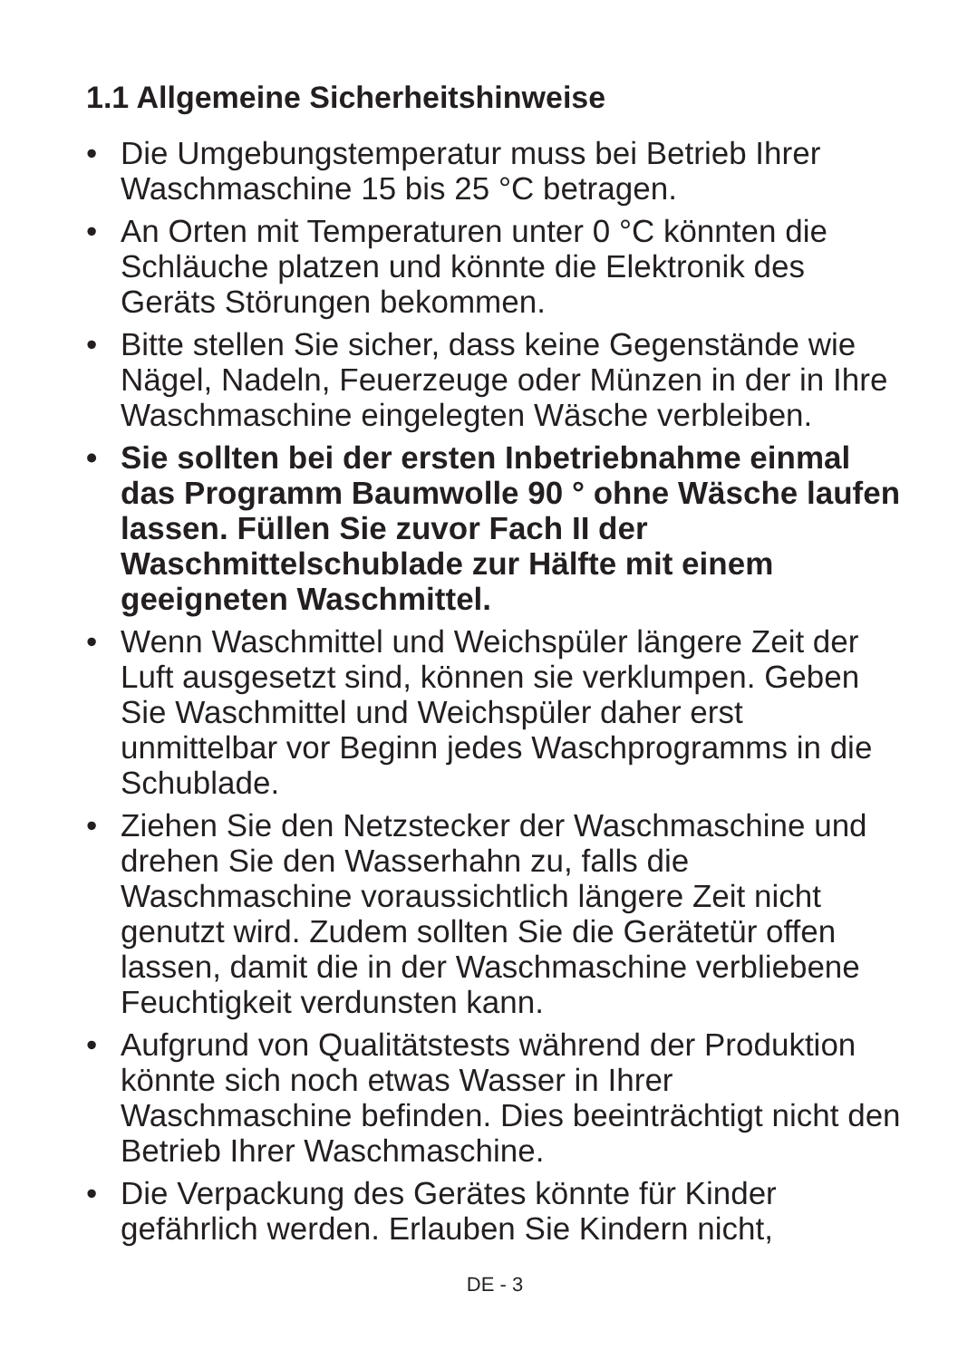1.1 Allgemeine Sicherheitshinweise
• Die Umgebungstemperatur muss bei Betrieb Ihrer Waschmaschine 15 bis 25 °C betragen.
• An Orten mit Temperaturen unter 0 °C könnten die Schläuche platzen und könnte die Elektronik des Geräts Störungen bekommen.
• Bitte stellen Sie sicher, dass keine Gegenstände wie Nägel, Nadeln, Feuerzeuge oder Münzen in der in Ihre Waschmaschine eingelegten Wäsche verbleiben.
• Sie sollten bei der ersten Inbetriebnahme einmal das Programm Baumwolle 90 ° ohne Wäsche laufen lassen. Füllen Sie zuvor Fach II der Waschmittelschublade zur Hälfte mit einem geeigneten Waschmittel.
• Wenn Waschmittel und Weichspüler längere Zeit der Luft ausgesetzt sind, können sie verklumpen. Geben Sie Waschmittel und Weichspüler daher erst unmittelbar vor Beginn jedes Waschprogramms in die Schublade.
• Ziehen Sie den Netzstecker der Waschmaschine und drehen Sie den Wasserhahn zu, falls die Waschmaschine voraussichtlich längere Zeit nicht genutzt wird. Zudem sollten Sie die Gerätetür offen lassen, damit die in der Waschmaschine verbliebene Feuchtigkeit verdunsten kann.
• Aufgrund von Qualitätstests während der Produktion könnte sich noch etwas Wasser in Ihrer Waschmaschine befinden. Dies beeinträchtigt nicht den Betrieb Ihrer Waschmaschine.
• Die Verpackung des Gerätes könnte für Kinder gefährlich werden. Erlauben Sie Kindern nicht,
DE - 3